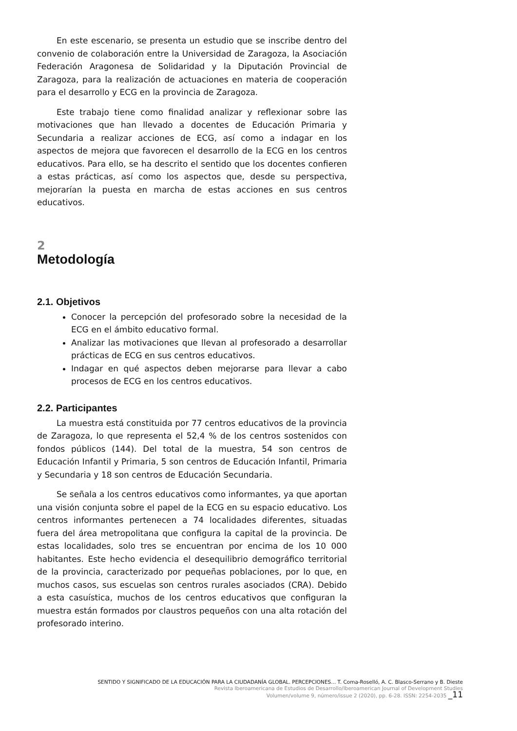En este escenario, se presenta un estudio que se inscribe dentro del convenio de colaboración entre la Universidad de Zaragoza, la Asociación Federación Aragonesa de Solidaridad y la Diputación Provincial de Zaragoza, para la realización de actuaciones en materia de cooperación para el desarrollo y ECG en la provincia de Zaragoza.
Este trabajo tiene como finalidad analizar y reflexionar sobre las motivaciones que han llevado a docentes de Educación Primaria y Secundaria a realizar acciones de ECG, así como a indagar en los aspectos de mejora que favorecen el desarrollo de la ECG en los centros educativos. Para ello, se ha descrito el sentido que los docentes confieren a estas prácticas, así como los aspectos que, desde su perspectiva, mejorarían la puesta en marcha de estas acciones en sus centros educativos.
2
Metodología
2.1. Objetivos
Conocer la percepción del profesorado sobre la necesidad de la ECG en el ámbito educativo formal.
Analizar las motivaciones que llevan al profesorado a desarrollar prácticas de ECG en sus centros educativos.
Indagar en qué aspectos deben mejorarse para llevar a cabo procesos de ECG en los centros educativos.
2.2. Participantes
La muestra está constituida por 77 centros educativos de la provincia de Zaragoza, lo que representa el 52,4 % de los centros sostenidos con fondos públicos (144). Del total de la muestra, 54 son centros de Educación Infantil y Primaria, 5 son centros de Educación Infantil, Primaria y Secundaria y 18 son centros de Educación Secundaria.
Se señala a los centros educativos como informantes, ya que aportan una visión conjunta sobre el papel de la ECG en su espacio educativo. Los centros informantes pertenecen a 74 localidades diferentes, situadas fuera del área metropolitana que configura la capital de la provincia. De estas localidades, solo tres se encuentran por encima de los 10 000 habitantes. Este hecho evidencia el desequilibrio demográfico territorial de la provincia, caracterizado por pequeñas poblaciones, por lo que, en muchos casos, sus escuelas son centros rurales asociados (CRA). Debido a esta casuística, muchos de los centros educativos que configuran la muestra están formados por claustros pequeños con una alta rotación del profesorado interino.
SENTIDO Y SIGNIFICADO DE LA EDUCACIÓN PARA LA CIUDADANÍA GLOBAL. PERCEPCIONES... T. Coma-Roselló, A. C. Blasco-Serrano y B. Dieste
Revista Iberoamericana de Estudios de Desarrollo/Iberoamerican Journal of Development Studies
Volumen/volume 9, número/issue 2 (2020), pp. 6-28. ISSN: 2254-2035 _11